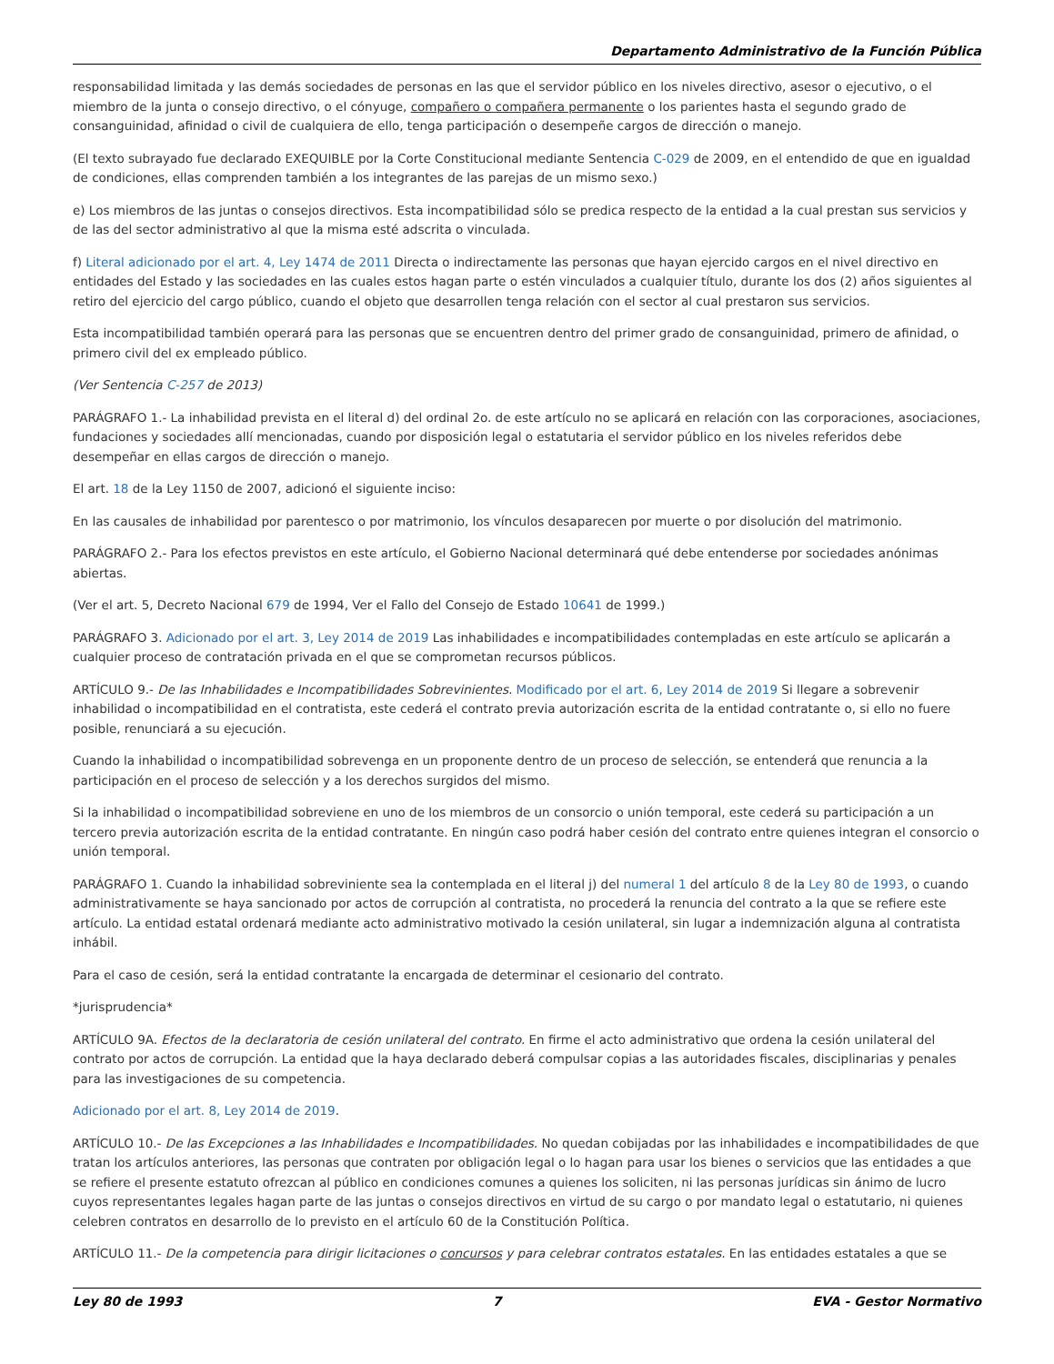Departamento Administrativo de la Función Pública
responsabilidad limitada y las demás sociedades de personas en las que el servidor público en los niveles directivo, asesor o ejecutivo, o el miembro de la junta o consejo directivo, o el cónyuge, compañero o compañera permanente o los parientes hasta el segundo grado de consanguinidad, afinidad o civil de cualquiera de ello, tenga participación o desempeñe cargos de dirección o manejo.
(El texto subrayado fue declarado EXEQUIBLE por la Corte Constitucional mediante Sentencia C-029 de 2009, en el entendido de que en igualdad de condiciones, ellas comprenden también a los integrantes de las parejas de un mismo sexo.)
e) Los miembros de las juntas o consejos directivos. Esta incompatibilidad sólo se predica respecto de la entidad a la cual prestan sus servicios y de las del sector administrativo al que la misma esté adscrita o vinculada.
f) Literal adicionado por el art. 4, Ley 1474 de 2011 Directa o indirectamente las personas que hayan ejercido cargos en el nivel directivo en entidades del Estado y las sociedades en las cuales estos hagan parte o estén vinculados a cualquier título, durante los dos (2) años siguientes al retiro del ejercicio del cargo público, cuando el objeto que desarrollen tenga relación con el sector al cual prestaron sus servicios.
Esta incompatibilidad también operará para las personas que se encuentren dentro del primer grado de consanguinidad, primero de afinidad, o primero civil del ex empleado público.
(Ver Sentencia C-257 de 2013)
PARÁGRAFO 1.- La inhabilidad prevista en el literal d) del ordinal 2o. de este artículo no se aplicará en relación con las corporaciones, asociaciones, fundaciones y sociedades allí mencionadas, cuando por disposición legal o estatutaria el servidor público en los niveles referidos debe desempeñar en ellas cargos de dirección o manejo.
El art. 18 de la Ley 1150 de 2007, adicionó el siguiente inciso:
En las causales de inhabilidad por parentesco o por matrimonio, los vínculos desaparecen por muerte o por disolución del matrimonio.
PARÁGRAFO 2.- Para los efectos previstos en este artículo, el Gobierno Nacional determinará qué debe entenderse por sociedades anónimas abiertas.
(Ver el art. 5, Decreto Nacional 679 de 1994, Ver el Fallo del Consejo de Estado 10641 de 1999.)
PARÁGRAFO 3. Adicionado por el art. 3, Ley 2014 de 2019 Las inhabilidades e incompatibilidades contempladas en este artículo se aplicarán a cualquier proceso de contratación privada en el que se comprometan recursos públicos.
ARTÍCULO 9.- De las Inhabilidades e Incompatibilidades Sobrevinientes. Modificado por el art. 6, Ley 2014 de 2019 Si llegare a sobrevenir inhabilidad o incompatibilidad en el contratista, este cederá el contrato previa autorización escrita de la entidad contratante o, si ello no fuere posible, renunciará a su ejecución.
Cuando la inhabilidad o incompatibilidad sobrevenga en un proponente dentro de un proceso de selección, se entenderá que renuncia a la participación en el proceso de selección y a los derechos surgidos del mismo.
Si la inhabilidad o incompatibilidad sobreviene en uno de los miembros de un consorcio o unión temporal, este cederá su participación a un tercero previa autorización escrita de la entidad contratante. En ningún caso podrá haber cesión del contrato entre quienes integran el consorcio o unión temporal.
PARÁGRAFO 1. Cuando la inhabilidad sobreviniente sea la contemplada en el literal j) del numeral 1 del artículo 8 de la Ley 80 de 1993, o cuando administrativamente se haya sancionado por actos de corrupción al contratista, no procederá la renuncia del contrato a la que se refiere este artículo. La entidad estatal ordenará mediante acto administrativo motivado la cesión unilateral, sin lugar a indemnización alguna al contratista inhábil.
Para el caso de cesión, será la entidad contratante la encargada de determinar el cesionario del contrato.
*jurisprudencia*
ARTÍCULO 9A. Efectos de la declaratoria de cesión unilateral del contrato. En firme el acto administrativo que ordena la cesión unilateral del contrato por actos de corrupción. La entidad que la haya declarado deberá compulsar copias a las autoridades fiscales, disciplinarias y penales para las investigaciones de su competencia.
Adicionado por el art. 8, Ley 2014 de 2019.
ARTÍCULO 10.- De las Excepciones a las Inhabilidades e Incompatibilidades. No quedan cobijadas por las inhabilidades e incompatibilidades de que tratan los artículos anteriores, las personas que contraten por obligación legal o lo hagan para usar los bienes o servicios que las entidades a que se refiere el presente estatuto ofrezcan al público en condiciones comunes a quienes los soliciten, ni las personas jurídicas sin ánimo de lucro cuyos representantes legales hagan parte de las juntas o consejos directivos en virtud de su cargo o por mandato legal o estatutario, ni quienes celebren contratos en desarrollo de lo previsto en el artículo 60 de la Constitución Política.
ARTÍCULO 11.- De la competencia para dirigir licitaciones o concursos y para celebrar contratos estatales. En las entidades estatales a que se
Ley 80 de 1993 7 EVA - Gestor Normativo